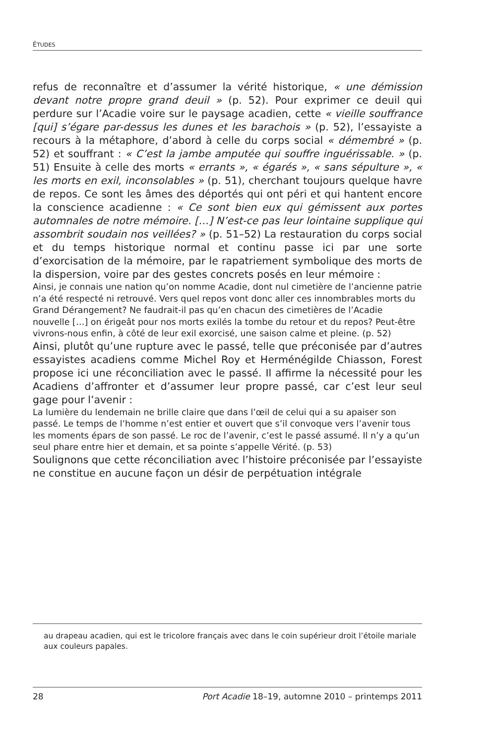ÉTUDES
refus de reconnaître et d’assumer la vérité historique, « une démission devant notre propre grand deuil » (p. 52). Pour exprimer ce deuil qui perdure sur l’Acadie voire sur le paysage acadien, cette « vieille souffrance [qui] s’égare par-dessus les dunes et les barachois » (p. 52), l’essayiste a recours à la métaphore, d’abord à celle du corps social « démembré » (p. 52) et souffrant : « C’est la jambe amputée qui souffre inguérissable. » (p. 51) Ensuite à celle des morts « errants », « égarés », « sans sépulture », « les morts en exil, inconsolables » (p. 51), cherchant toujours quelque havre de repos. Ce sont les âmes des déportés qui ont péri et qui hantent encore la conscience acadienne : « Ce sont bien eux qui gémissent aux portes automnales de notre mémoire. […] N’est-ce pas leur lointaine supplique qui assombrit soudain nos veillées? » (p. 51–52) La restauration du corps social et du temps historique normal et continu passe ici par une sorte d’exorcisation de la mémoire, par le rapatriement symbolique des morts de la dispersion, voire par des gestes concrets posés en leur mémoire :
Ainsi, je connais une nation qu’on nomme Acadie, dont nul cimetière de l’ancienne patrie n’a été respecté ni retrouvé. Vers quel repos vont donc aller ces innombrables morts du Grand Dérangement? Ne faudrait-il pas qu’en chacun des cimetières de l’Acadie nouvelle […] on érigeât pour nos morts exilés la tombe du retour et du repos? Peut-être vivrons-nous enfin, à côté de leur exil exorcisé, une saison calme et pleine. (p. 52)
Ainsi, plutôt qu’une rupture avec le passé, telle que préconisée par d’autres essayistes acadiens comme Michel Roy et Herménégilde Chiasson, Forest propose ici une réconciliation avec le passé. Il affirme la nécessité pour les Acadiens d’affronter et d’assumer leur propre passé, car c’est leur seul gage pour l’avenir :
La lumière du lendemain ne brille claire que dans l’œil de celui qui a su apaiser son passé. Le temps de l’homme n’est entier et ouvert que s’il convoque vers l’avenir tous les moments épars de son passé. Le roc de l’avenir, c’est le passé assumé. Il n’y a qu’un seul phare entre hier et demain, et sa pointe s’appelle Vérité. (p. 53)
Soulignons que cette réconciliation avec l’histoire préconisée par l’essayiste ne constitue en aucune façon un désir de perpétuation intégrale
au drapeau acadien, qui est le tricolore français avec dans le coin supérieur droit l’étoile mariale aux couleurs papales.
28 Port Acadie 18–19, automne 2010 – printemps 2011